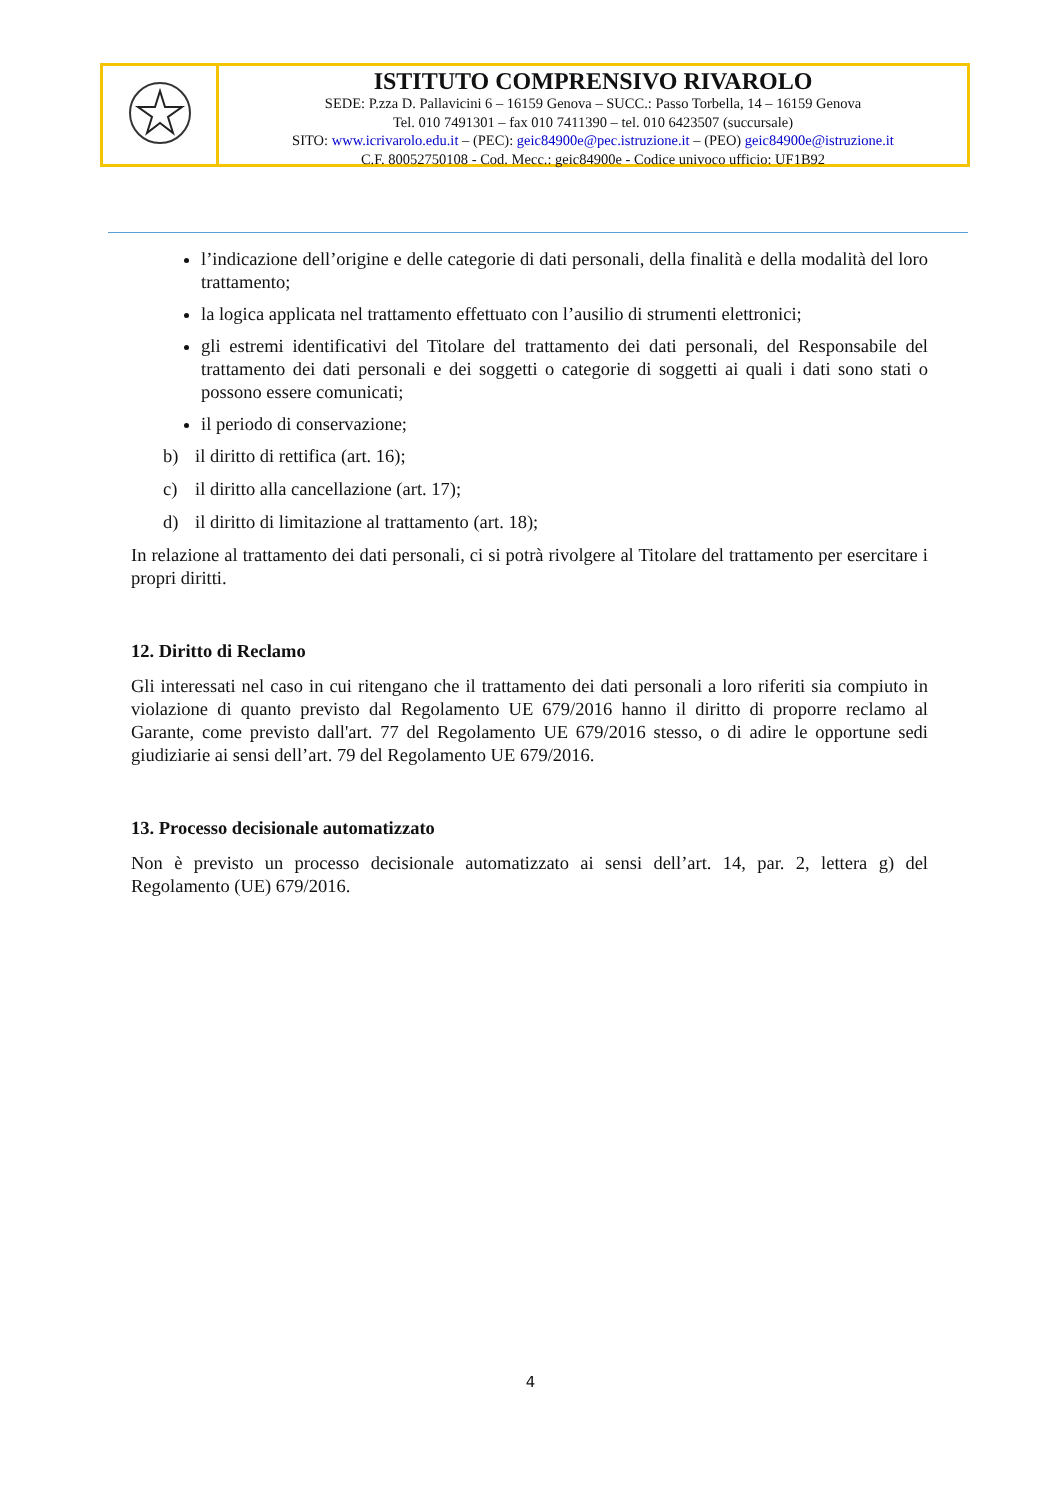ISTITUTO COMPRENSIVO RIVAROLO
SEDE: P.zza D. Pallavicini 6 – 16159 Genova – SUCC.: Passo Torbella, 14 – 16159 Genova
Tel. 010 7491301 – fax 010 7411390 – tel. 010 6423507 (succursale)
SITO: www.icrivarolo.edu.it – (PEC): geic84900e@pec.istruzione.it – (PEO) geic84900e@istruzione.it
C.F. 80052750108 - Cod. Mecc.: geic84900e - Codice univoco ufficio: UF1B92
l’indicazione dell’origine e delle categorie di dati personali, della finalità e della modalità del loro trattamento;
la logica applicata nel trattamento effettuato con l’ausilio di strumenti elettronici;
gli estremi identificativi del Titolare del trattamento dei dati personali, del Responsabile del trattamento dei dati personali e dei soggetti o categorie di soggetti ai quali i dati sono stati o possono essere comunicati;
il periodo di conservazione;
b) il diritto di rettifica (art. 16);
c) il diritto alla cancellazione (art. 17);
d) il diritto di limitazione al trattamento (art. 18);
In relazione al trattamento dei dati personali, ci si potrà rivolgere al Titolare del trattamento per esercitare i propri diritti.
12. Diritto di Reclamo
Gli interessati nel caso in cui ritengano che il trattamento dei dati personali a loro riferiti sia compiuto in violazione di quanto previsto dal Regolamento UE 679/2016 hanno il diritto di proporre reclamo al Garante, come previsto dall'art. 77 del Regolamento UE 679/2016 stesso, o di adire le opportune sedi giudiziarie ai sensi dell’art. 79 del Regolamento UE 679/2016.
13. Processo decisionale automatizzato
Non è previsto un processo decisionale automatizzato ai sensi dell’art. 14, par. 2, lettera g) del Regolamento (UE) 679/2016.
4